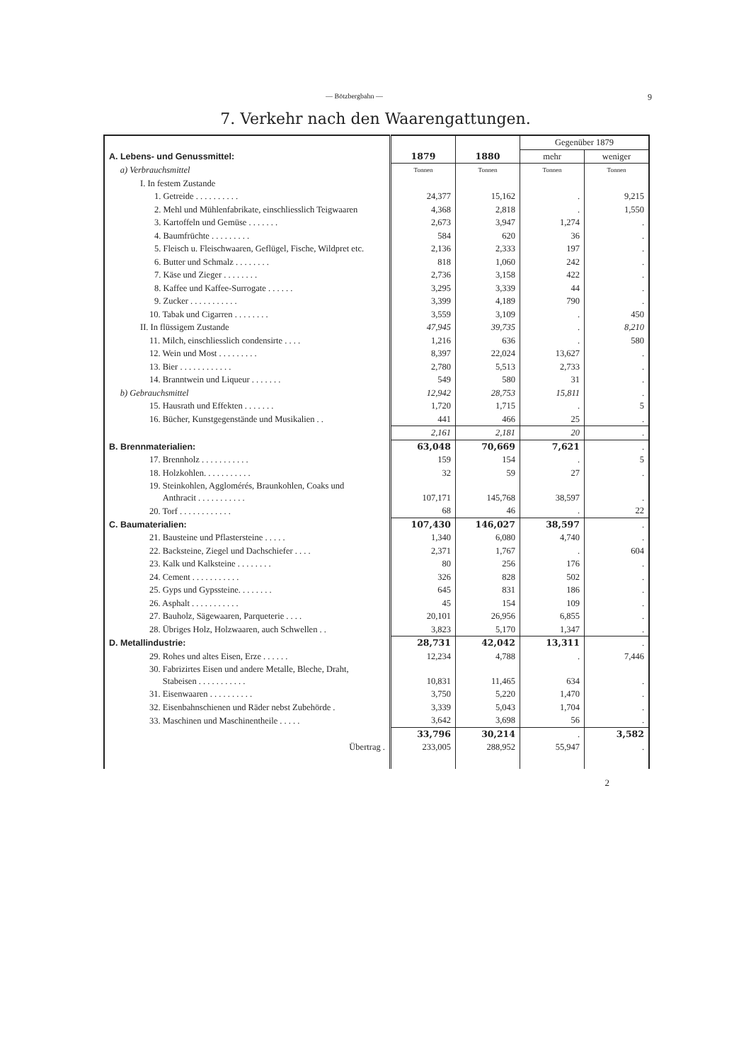— Bötzbergbahn —
9
7. Verkehr nach den Waarengattungen.
| A. Lebens- und Genussmittel: | 1879 | 1880 | Gegenüber 1879 | |
| | | | mehr | weniger |
| a) Verbrauchsmittel | Tonnen | Tonnen | Tonnen | Tonnen |
| I. In festem Zustande | | | | |
| 1. Getreide . . . . . . . . . . | 24,377 | 15,162 | . | 9,215 |
| 2. Mehl und Mühlenfabrikate, einschliesslich Teigwaaren | 4,368 | 2,818 | . | 1,550 |
| 3. Kartoffeln und Gemüse . . . . . . . | 2,673 | 3,947 | 1,274 | . |
| 4. Baumfrüchte . . . . . . . . . | 584 | 620 | 36 | . |
| 5. Fleisch u. Fleischwaaren, Geflügel, Fische, Wildpret etc. | 2,136 | 2,333 | 197 | . |
| 6. Butter und Schmalz . . . . . . . . | 818 | 1,060 | 242 | . |
| 7. Käse und Zieger . . . . . . . . | 2,736 | 3,158 | 422 | . |
| 8. Kaffee und Kaffee-Surrogate . . . . . . | 3,295 | 3,339 | 44 | . |
| 9. Zucker . . . . . . . . . . . | 3,399 | 4,189 | 790 | . |
| 10. Tabak und Cigarren . . . . . . . . | 3,559 | 3,109 | . | 450 |
| II. In flüssigem Zustande | 47,945 | 39,735 | . | 8,210 |
| 11. Milch, einschliesslich condensirte . . . . | 1,216 | 636 | . | 580 |
| 12. Wein und Most . . . . . . . . . | 8,397 | 22,024 | 13,627 | . |
| 13. Bier . . . . . . . . . . . . | 2,780 | 5,513 | 2,733 | . |
| 14. Branntwein und Liqueur . . . . . . . | 549 | 580 | 31 | . |
| b) Gebrauchsmittel | 12,942 | 28,753 | 15,811 | . |
| 15. Hausrath und Effekten . . . . . . . | 1,720 | 1,715 | . | 5 |
| 16. Bücher, Kunstgegenstände und Musikalien . . | 441 | 466 | 25 | . |
| | 2,161 | 2,181 | 20 | . |
| B. Brennmaterialien: | 63,048 | 70,669 | 7,621 | . |
| 17. Brennholz . . . . . . . . . . . | 159 | 154 | . | 5 |
| 18. Holzkohlen. . . . . . . . . . . | 32 | 59 | 27 | . |
| 19. Steinkohlen, Agglomérés, Braunkohlen, Coaks und Anthracit . . . . . . . . . . . | 107,171 | 145,768 | 38,597 | . |
| 20. Torf . . . . . . . . . . . . | 68 | 46 | . | 22 |
| C. Baumaterialien: | 107,430 | 146,027 | 38,597 | . |
| 21. Bausteine und Pflastersteine . . . . . | 1,340 | 6,080 | 4,740 | . |
| 22. Backsteine, Ziegel und Dachschiefer . . . . | 2,371 | 1,767 | . | 604 |
| 23. Kalk und Kalksteine . . . . . . . . | 80 | 256 | 176 | . |
| 24. Cement . . . . . . . . . . . | 326 | 828 | 502 | . |
| 25. Gyps und Gypssteine. . . . . . . . | 645 | 831 | 186 | . |
| 26. Asphalt . . . . . . . . . . . | 45 | 154 | 109 | . |
| 27. Bauholz, Sägewaaren, Parqueterie . . . . | 20,101 | 26,956 | 6,855 | . |
| 28. Übriges Holz, Holzwaaren, auch Schwellen . . | 3,823 | 5,170 | 1,347 | . |
| D. Metallindustrie: | 28,731 | 42,042 | 13,311 | . |
| 29. Rohes und altes Eisen, Erze . . . . . . | 12,234 | 4,788 | . | 7,446 |
| 30. Fabrizirtes Eisen und andere Metalle, Bleche, Draht, Stabeisen . . . . . . . . . . . | 10,831 | 11,465 | 634 | . |
| 31. Eisenwaaren . . . . . . . . . . | 3,750 | 5,220 | 1,470 | . |
| 32. Eisenbahnschienen und Räder nebst Zubehörde . | 3,339 | 5,043 | 1,704 | . |
| 33. Maschinen und Maschinentheile . . . . . | 3,642 | 3,698 | 56 | . |
| | 33,796 | 30,214 | . | 3,582 |
| Übertrag . | 233,005 | 288,952 | 55,947 | . |
2